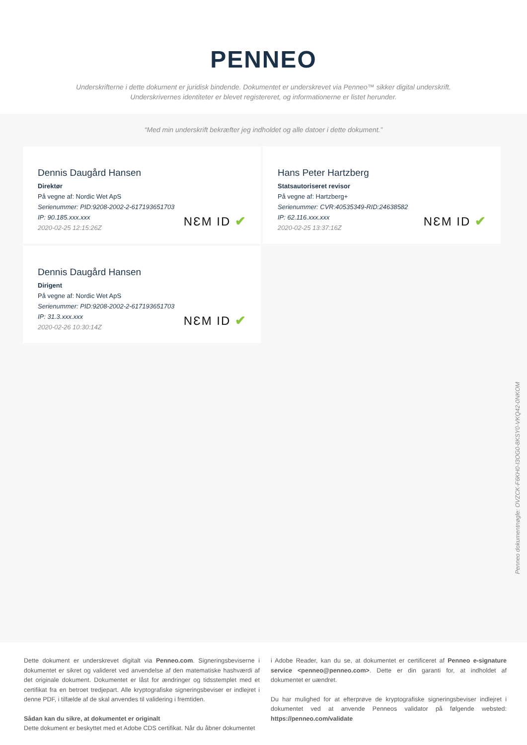PENNEO
Underskrifterne i dette dokument er juridisk bindende. Dokumentet er underskrevet via Penneo™ sikker digital underskrift.
Underskrivernes identiteter er blevet registereret, og informationerne er listet herunder.
“Med min underskrift bekræfter jeg indholdet og alle datoer i dette dokument.”
Dennis Daugård Hansen
Direktør
På vegne af: Nordic Wet ApS
Serienummer: PID:9208-2002-2-617193651703
IP: 90.185.xxx.xxx
2020-02-25 12:15:26Z
NƐM ID ✔
Hans Peter Hartzberg
Statsautoriseret revisor
På vegne af: Hartzberg+
Serienummer: CVR:40535349-RID:24638582
IP: 62.116.xxx.xxx
2020-02-25 13:37:16Z
NƐM ID ✔
Dennis Daugård Hansen
Dirigent
På vegne af: Nordic Wet ApS
Serienummer: PID:9208-2002-2-617193651703
IP: 31.3.xxx.xxx
2020-02-26 10:30:14Z
NƐM ID ✔
Penneo dokumentnøgle: OVZCK-F6KH0-I3OG0-8KSY0-VKQ42-0NKOM
Dette dokument er underskrevet digitalt via Penneo.com. Signeringsbeviserne i dokumentet er sikret og valideret ved anvendelse af den matematiske hashværdi af det originale dokument. Dokumentet er låst for ændringer og tidsstemplet med et certifikat fra en betroet tredjepart. Alle kryptografiske signeringsbeviser er indlejret i denne PDF, i tilfælde af de skal anvendes til validering i fremtiden.
Sådan kan du sikre, at dokumentet er originalt
Dette dokument er beskyttet med et Adobe CDS certifikat. Når du åbner dokumentet
i Adobe Reader, kan du se, at dokumentet er certificeret af Penneo e-signature service <penneo@penneo.com>. Dette er din garanti for, at indholdet af dokumentet er uændret.
Du har mulighed for at efterprøve de kryptografiske signeringsbeviser indlejret i dokumentet ved at anvende Penneos validator på følgende websted: https://penneo.com/validate